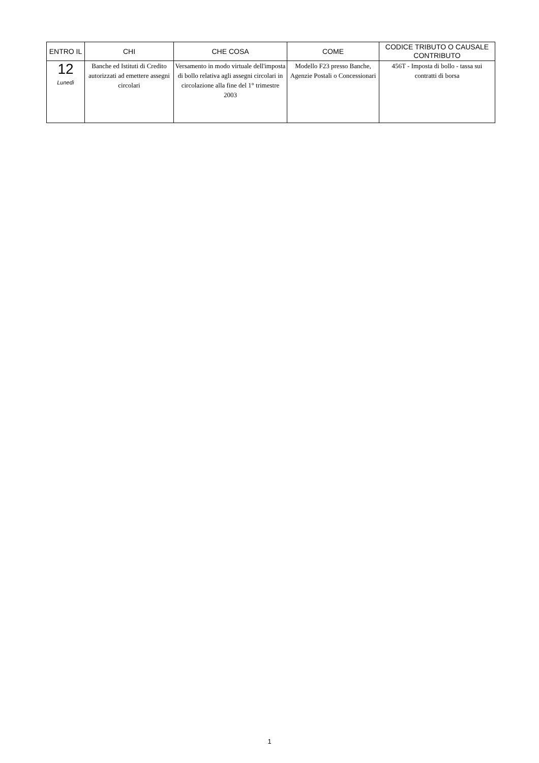| ENTRO IL | CHI | CHE COSA | COME | CODICE TRIBUTO O CAUSALE CONTRIBUTO |
| --- | --- | --- | --- | --- |
| 12 Lunedì | Banche ed Istituti di Credito autorizzati ad emettere assegni circolari | Versamento in modo virtuale dell'imposta di bollo relativa agli assegni circolari in circolazione alla fine del 1° trimestre 2003 | Modello F23 presso Banche, Agenzie Postali o Concessionari | 456T - Imposta di bollo - tassa sui contratti di borsa |
1